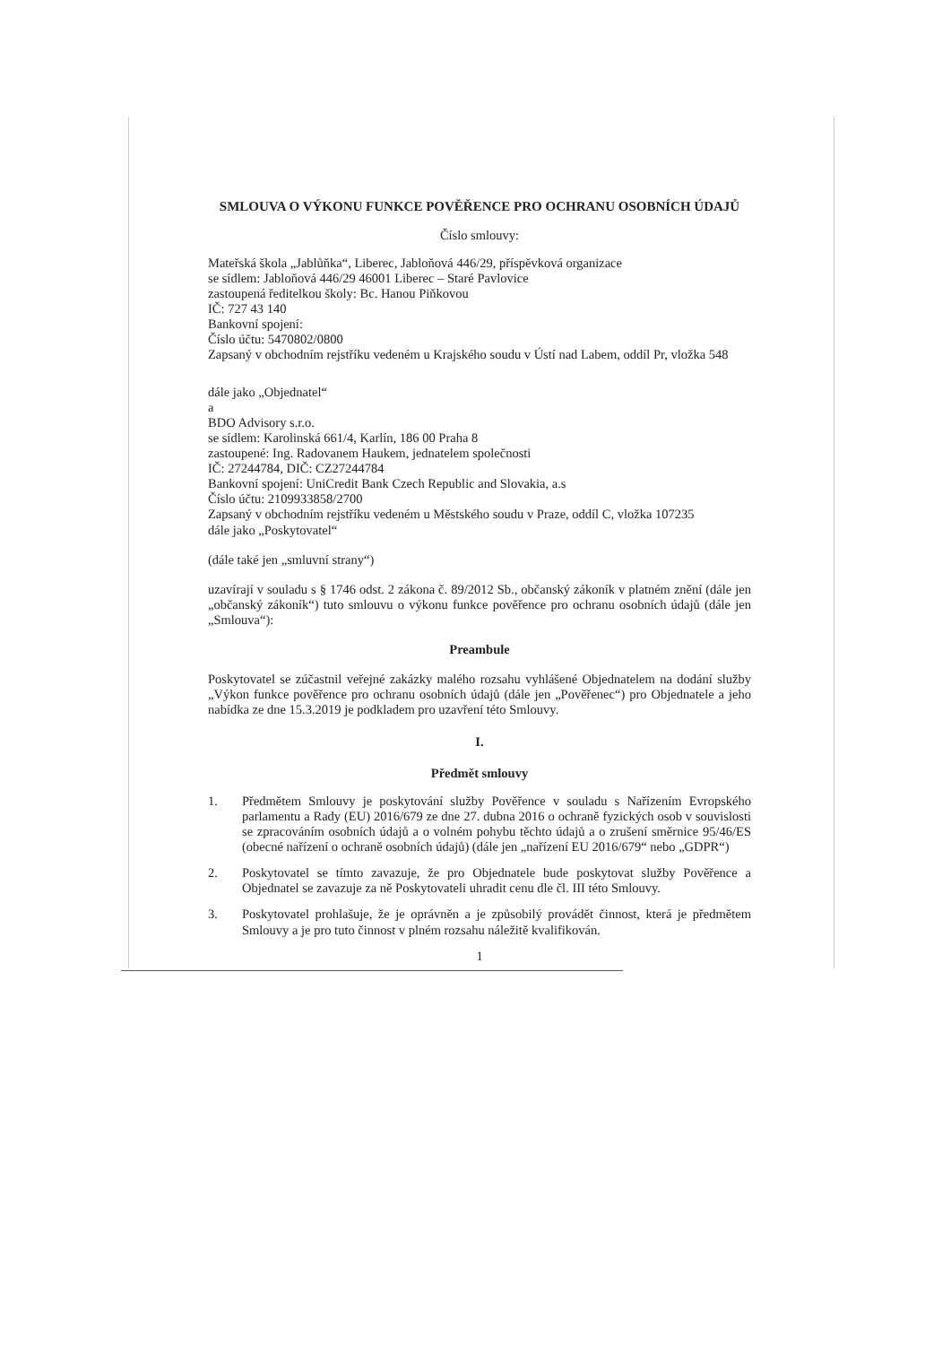SMLOUVA O VÝKONU FUNKCE POVĚŘENCE PRO OCHRANU OSOBNÍCH ÚDAJŮ
Číslo smlouvy:
Mateřská škola „Jablůňka“, Liberec, Jabloňová 446/29, příspěvková organizace
se sídlem: Jabloňová 446/29 46001 Liberec – Staré Pavlovice
zastoupená ředitelkou školy: Bc. Hanou Piňkovou
IČ: 727 43 140
Bankovní spojení:
Číslo účtu: 5470802/0800
Zapsaný v obchodním rejstříku vedeném u Krajského soudu v Ústí nad Labem, oddíl Pr, vložka 548
dále jako „Objednatel“
a
BDO Advisory s.r.o.
se sídlem: Karolinská 661/4, Karlín, 186 00 Praha 8
zastoupené: Ing. Radovanem Haukem, jednatelem společnosti
IČ: 27244784, DIČ: CZ27244784
Bankovní spojení: UniCredit Bank Czech Republic and Slovakia, a.s
Číslo účtu: 2109933858/2700
Zapsaný v obchodním rejstříku vedeném u Městského soudu v Praze, oddíl C, vložka 107235
dále jako „Poskytovatel“
(dále také jen „smluvní strany“)
uzavírají v souladu s § 1746 odst. 2 zákona č. 89/2012 Sb., občanský zákoník v platném znění (dále jen „občanský zákoník“) tuto smlouvu o výkonu funkce pověřence pro ochranu osobních údajů (dále jen „Smlouva“):
Preambule
Poskytovatel se zúčastnil veřejné zakázky malého rozsahu vyhlášené Objednatelem na dodání služby „Výkon funkce pověřence pro ochranu osobních údajů (dále jen „Pověřenec“) pro Objednatele a jeho nabídka ze dne 15.3.2019 je podkladem pro uzavření této Smlouvy.
I.
Předmět smlouvy
1. Předmětem Smlouvy je poskytování služby Pověřence v souladu s Nařízením Evropského parlamentu a Rady (EU) 2016/679 ze dne 27. dubna 2016 o ochraně fyzických osob v souvislosti se zpracováním osobních údajů a o volném pohybu těchto údajů a o zrušení směrnice 95/46/ES (obecné nařízení o ochraně osobních údajů) (dále jen „nařízení EU 2016/679“ nebo „GDPR“)
2. Poskytovatel se tímto zavazuje, že pro Objednatele bude poskytovat služby Pověřence a Objednatel se zavazuje za ně Poskytovateli uhradit cenu dle čl. III této Smlouvy.
3. Poskytovatel prohlašuje, že je oprávněn a je způsobilý provádět činnost, která je předmětem Smlouvy a je pro tuto činnost v plném rozsahu náležitě kvalifikován.
1